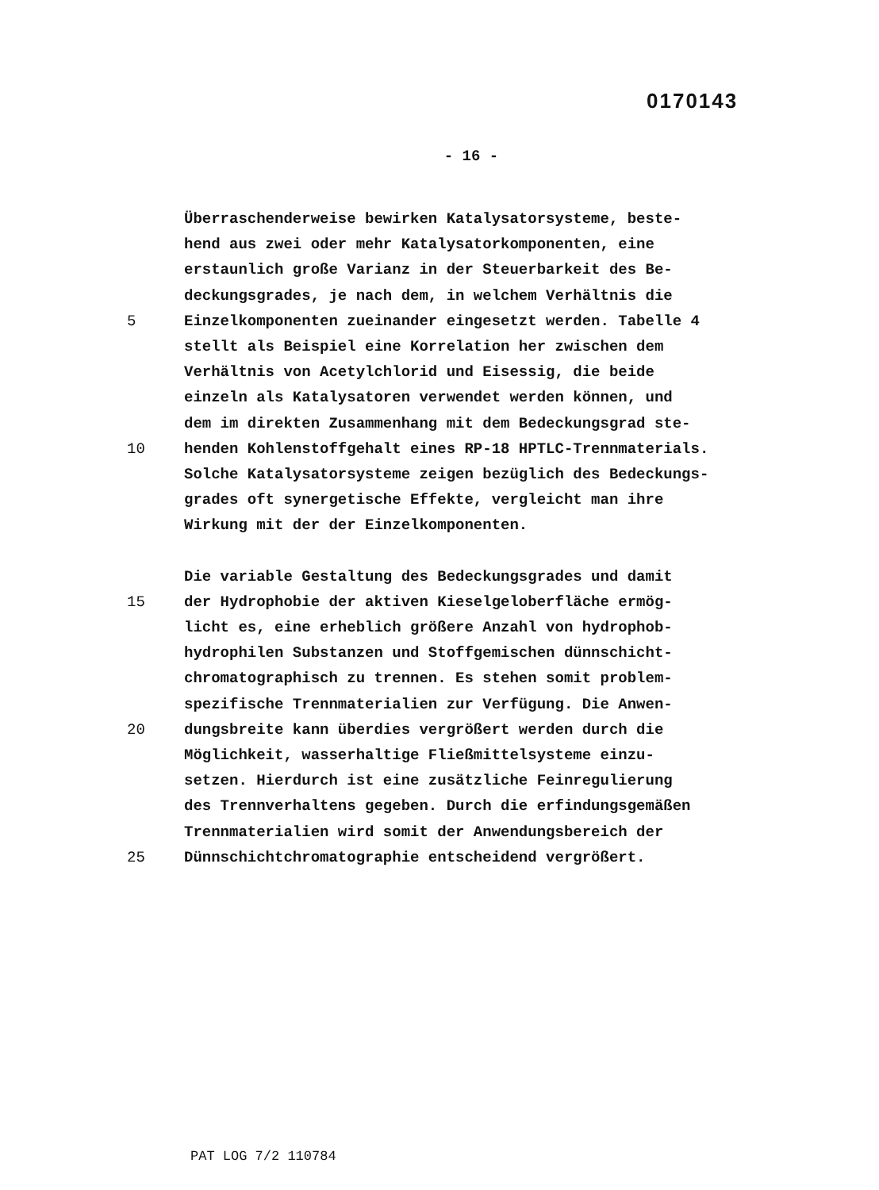0170143
- 16 -
Überraschenderweise bewirken Katalysatorsysteme, beste-
hend aus zwei oder mehr Katalysatorkomponenten, eine
erstaunlich große Varianz in der Steuerbarkeit des Be-
deckungsgrades, je nach dem, in welchem Verhältnis die
5 Einzelkomponenten zueinander eingesetzt werden. Tabelle 4
stellt als Beispiel eine Korrelation her zwischen dem
Verhältnis von Acetylchlorid und Eisessig, die beide
einzeln als Katalysatoren verwendet werden können, und
dem im direkten Zusammenhang mit dem Bedeckungsgrad ste-
10 henden Kohlenstoffgehalt eines RP-18 HPTLC-Trennmaterials.
Solche Katalysatorsysteme zeigen bezüglich des Bedeckungs-
grades oft synergetische Effekte, vergleicht man ihre
Wirkung mit der der Einzelkomponenten.
Die variable Gestaltung des Bedeckungsgrades und damit
15 der Hydrophobie der aktiven Kieselgeloberfläche ermög-
licht es, eine erheblich größere Anzahl von hydrophob-
hydrophilen Substanzen und Stoffgemischen dünnschicht-
chromatographisch zu trennen. Es stehen somit problem-
spezifische Trennmaterialien zur Verfügung. Die Anwen-
20 dungsbreite kann überdies vergrößert werden durch die
Möglichkeit, wasserhaltige Fließmittelsysteme einzu-
setzen. Hierdurch ist eine zusätzliche Feinregulierung
des Trennverhaltens gegeben. Durch die erfindungsgemäßen
Trennmaterialien wird somit der Anwendungsbereich der
25 Dünnschichtchromatographie entscheidend vergrößert.
PAT LOG 7/2 110784